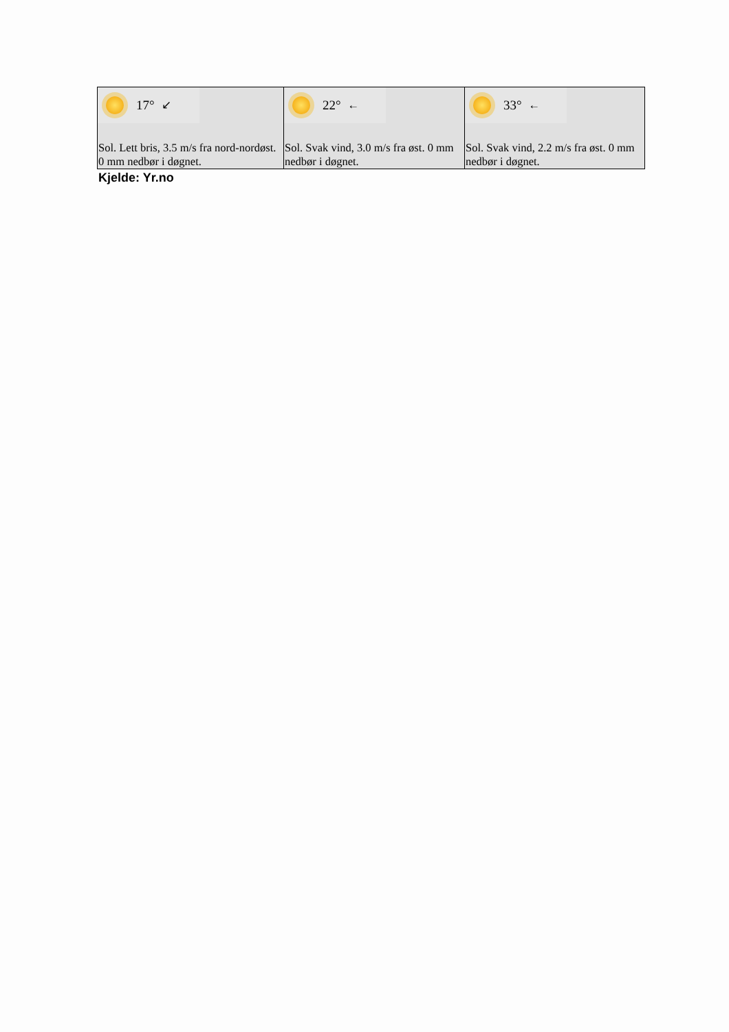| 17° ↙ Sol. Lett bris, 3.5 m/s fra nord-nordøst. 0 mm nedbør i døgnet. | 22° ← Sol. Svak vind, 3.0 m/s fra øst. 0 mm nedbør i døgnet. | 33° ← Sol. Svak vind, 2.2 m/s fra øst. 0 mm nedbør i døgnet. |
Kjelde: Yr.no